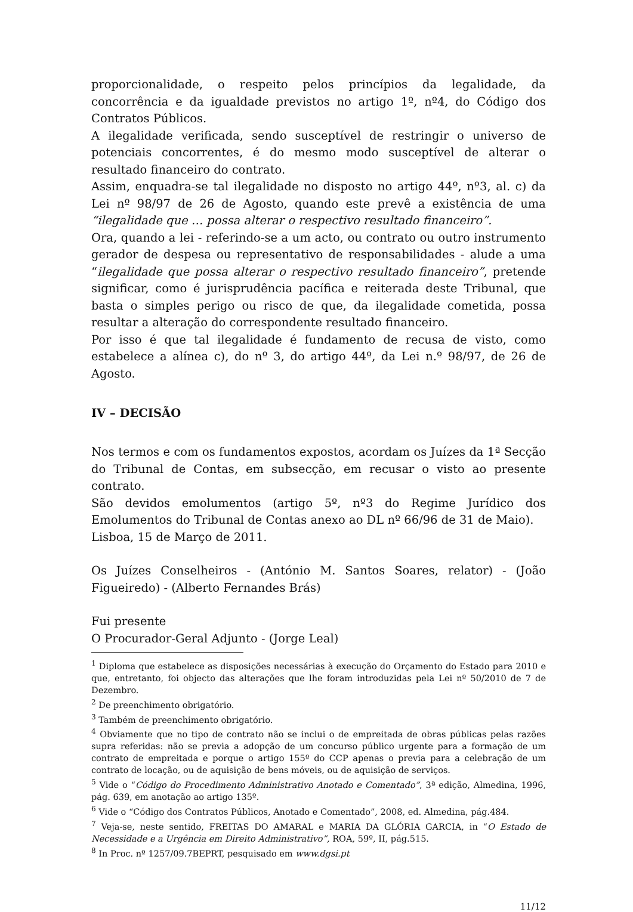proporcionalidade, o respeito pelos princípios da legalidade, da concorrência e da igualdade previstos no artigo 1º, nº4, do Código dos Contratos Públicos.
A ilegalidade verificada, sendo susceptível de restringir o universo de potenciais concorrentes, é do mesmo modo susceptível de alterar o resultado financeiro do contrato.
Assim, enquadra-se tal ilegalidade no disposto no artigo 44º, nº3, al. c) da Lei nº 98/97 de 26 de Agosto, quando este prevê a existência de uma “ilegalidade que … possa alterar o respectivo resultado financeiro”.
Ora, quando a lei - referindo-se a um acto, ou contrato ou outro instrumento gerador de despesa ou representativo de responsabilidades - alude a uma “ilegalidade que possa alterar o respectivo resultado financeiro”, pretende significar, como é jurisprudência pacífica e reiterada deste Tribunal, que basta o simples perigo ou risco de que, da ilegalidade cometida, possa resultar a alteração do correspondente resultado financeiro.
Por isso é que tal ilegalidade é fundamento de recusa de visto, como estabelece a alínea c), do nº 3, do artigo 44º, da Lei n.º 98/97, de 26 de Agosto.
IV – DECISÃO
Nos termos e com os fundamentos expostos, acordam os Juízes da 1ª Secção do Tribunal de Contas, em subsecção, em recusar o visto ao presente contrato.
São devidos emolumentos (artigo 5º, nº3 do Regime Jurídico dos Emolumentos do Tribunal de Contas anexo ao DL nº 66/96 de 31 de Maio).
Lisboa, 15 de Março de 2011.
Os Juízes Conselheiros - (António M. Santos Soares, relator) - (João Figueiredo) - (Alberto Fernandes Brás)
Fui presente
O Procurador-Geral Adjunto - (Jorge Leal)
<sup>1</sup> Diploma que estabelece as disposições necessárias à execução do Orçamento do Estado para 2010 e que, entretanto, foi objecto das alterações que lhe foram introduzidas pela Lei nº 50/2010 de 7 de Dezembro.
<sup>2</sup> De preenchimento obrigatório.
<sup>3</sup> Também de preenchimento obrigatório.
<sup>4</sup> Obviamente que no tipo de contrato não se inclui o de empreitada de obras públicas pelas razões supra referidas: não se previa a adopção de um concurso público urgente para a formação de um contrato de empreitada e porque o artigo 155º do CCP apenas o previa para a celebração de um contrato de locação, ou de aquisição de bens móveis, ou de aquisição de serviços.
<sup>5</sup> Vide o “Código do Procedimento Administrativo Anotado e Comentado”, 3ª edição, Almedina, 1996, pág. 639, em anotação ao artigo 135º.
<sup>6</sup> Vide o “Código dos Contratos Públicos, Anotado e Comentado”, 2008, ed. Almedina, pág.484.
<sup>7</sup> Veja-se, neste sentido, FREITAS DO AMARAL e MARIA DA GLÓRIA GARCIA, in “O Estado de Necessidade e a Urgência em Direito Administrativo”, ROA, 59º, II, pág.515.
<sup>8</sup> In Proc. nº 1257/09.7BEPRT, pesquisado em www.dgsi.pt
11/12